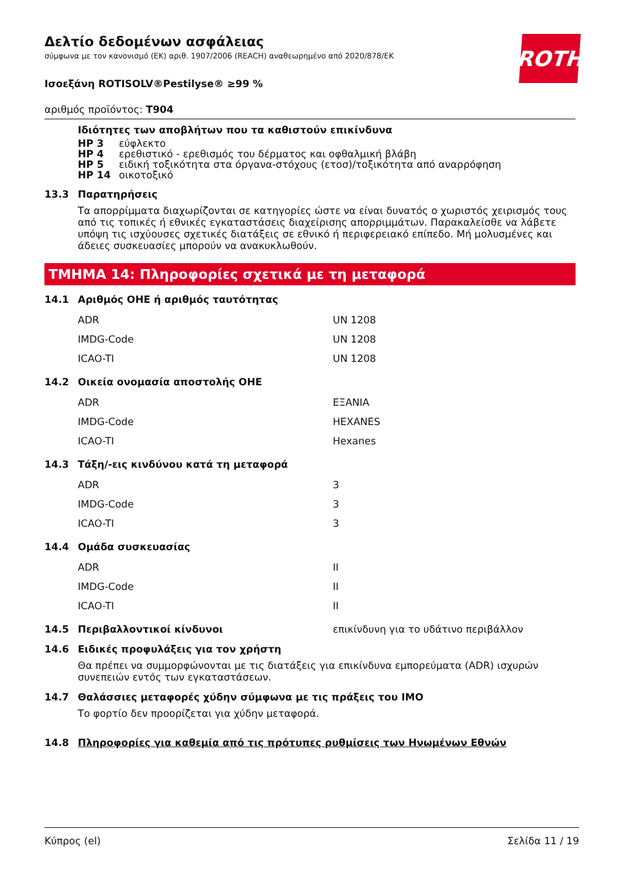ROTH
Δελτίο δεδομένων ασφάλειας
σύμφωνα με τον κανονισμό (ΕΚ) αριθ. 1907/2006 (REACH) αναθεωρημένο από 2020/878/ΕΚ
Ισοεξάνη ROTISOLV®Pestilyse® ≥99 %
αριθμός προϊόντος: T904
Ιδιότητες των αποβλήτων που τα καθιστούν επικίνδυνα
| HP 3 | εύφλεκτο |
| HP 4 | ερεθιστικό - ερεθισμός του δέρματος και οφθαλμική βλάβη |
| HP 5 | ειδική τοξικότητα στα όργανα-στόχους (ετοσ)/τοξικότητα από αναρρόφηση |
| HP 14 | οικοτοξικό |
13.3 Παρατηρήσεις
Τα απορρίμματα διαχωρίζονται σε κατηγορίες ώστε να είναι δυνατός ο χωριστός χειρισμός τους από τις τοπικές ή εθνικές εγκαταστάσεις διαχείρισης απορριμμάτων. Παρακαλείσθε να λάβετε υπόψη τις ισχύουσες σχετικές διατάξεις σε εθνικό ή περιφερειακό επίπεδο. Μή μολυσμένες και άδειες συσκευασίες μπορούν να ανακυκλωθούν.
ΤΜΗΜΑ 14: Πληροφορίες σχετικά με τη μεταφορά
14.1 Αριθμός ΟΗΕ ή αριθμός ταυτότητας
| ADR | UN 1208 |
| IMDG-Code | UN 1208 |
| ICAO-TI | UN 1208 |
14.2 Οικεία ονομασία αποστολής ΟΗΕ
| ADR | ΕΞΑΝΙΑ |
| IMDG-Code | HEXANES |
| ICAO-TI | Hexanes |
14.3 Τάξη/-εις κινδύνου κατά τη μεταφορά
| ADR | 3 |
| IMDG-Code | 3 |
| ICAO-TI | 3 |
14.4 Ομάδα συσκευασίας
| ADR | II |
| IMDG-Code | II |
| ICAO-TI | II |
14.5 Περιβαλλοντικοί κίνδυνοι επικίνδυνη για το υδάτινο περιβάλλον
14.6 Ειδικές προφυλάξεις για τον χρήστη
Θα πρέπει να συμμορφώνονται με τις διατάξεις για επικίνδυνα εμπορεύματα (ADR) ισχυρών συνεπειών εντός των εγκαταστάσεων.
14.7 Θαλάσσιες μεταφορές χύδην σύμφωνα με τις πράξεις του IMO
Το φορτίο δεν προορίζεται για χύδην μεταφορά.
14.8 Πληροφορίες για καθεμία από τις πρότυπες ρυθμίσεις των Ηνωμένων Εθνών
Κύπρος (el) Σελίδα 11 / 19